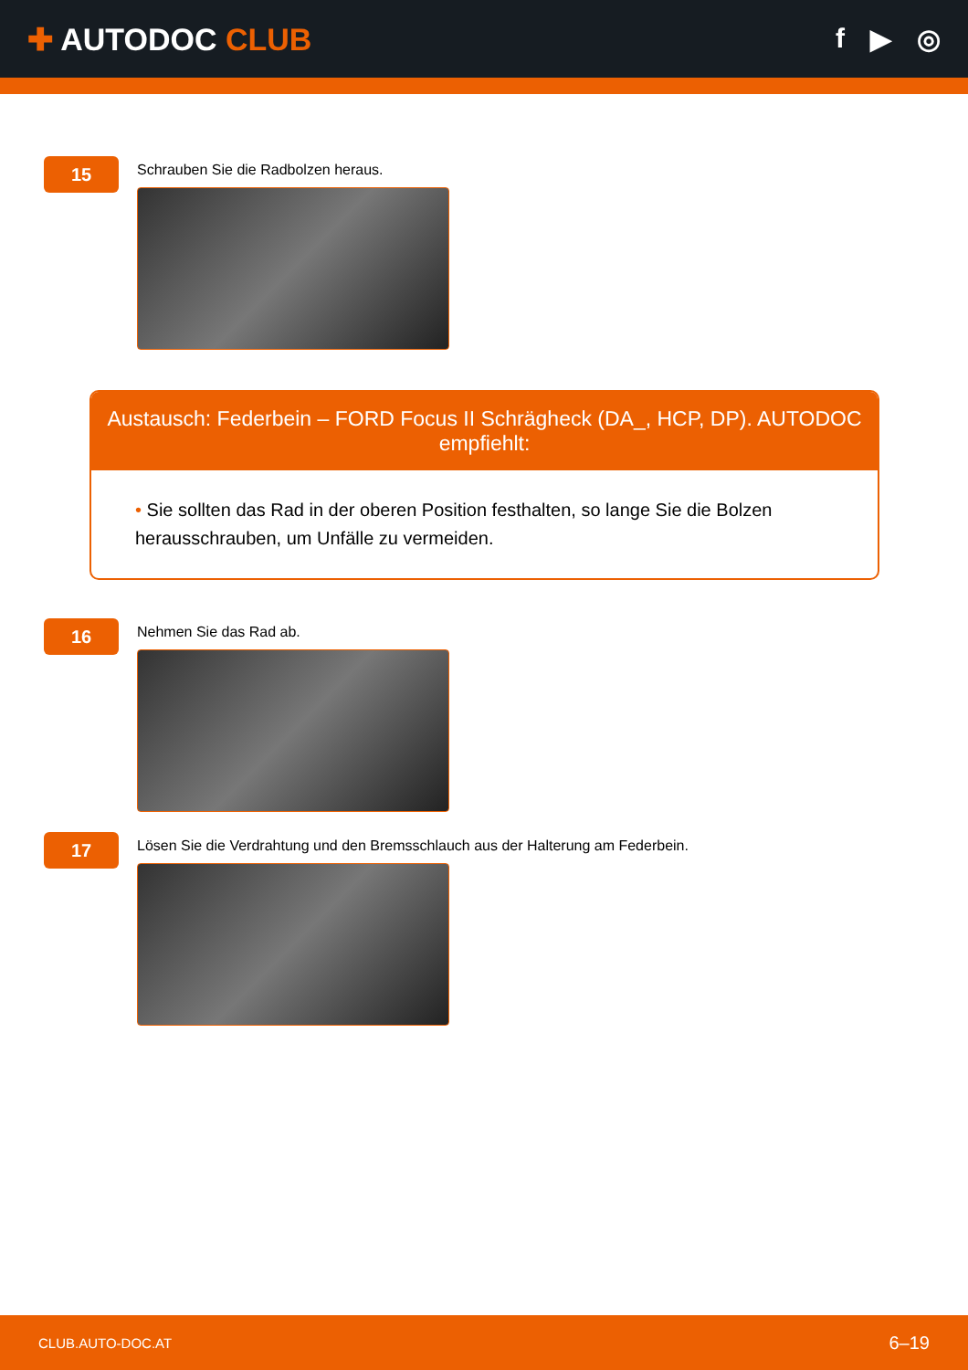✚ AUTODOC CLUB f ▶ ◎
15
Schrauben Sie die Radbolzen heraus.
Austausch: Federbein – FORD Focus II Schrägheck (DA_, HCP, DP). AUTODOC empfiehlt:
• Sie sollten das Rad in der oberen Position festhalten, so lange Sie die Bolzen herausschrauben, um Unfälle zu vermeiden.
16
Nehmen Sie das Rad ab.
17
Lösen Sie die Verdrahtung und den Bremsschlauch aus der Halterung am Federbein.
CLUB.AUTO-DOC.AT 6–19